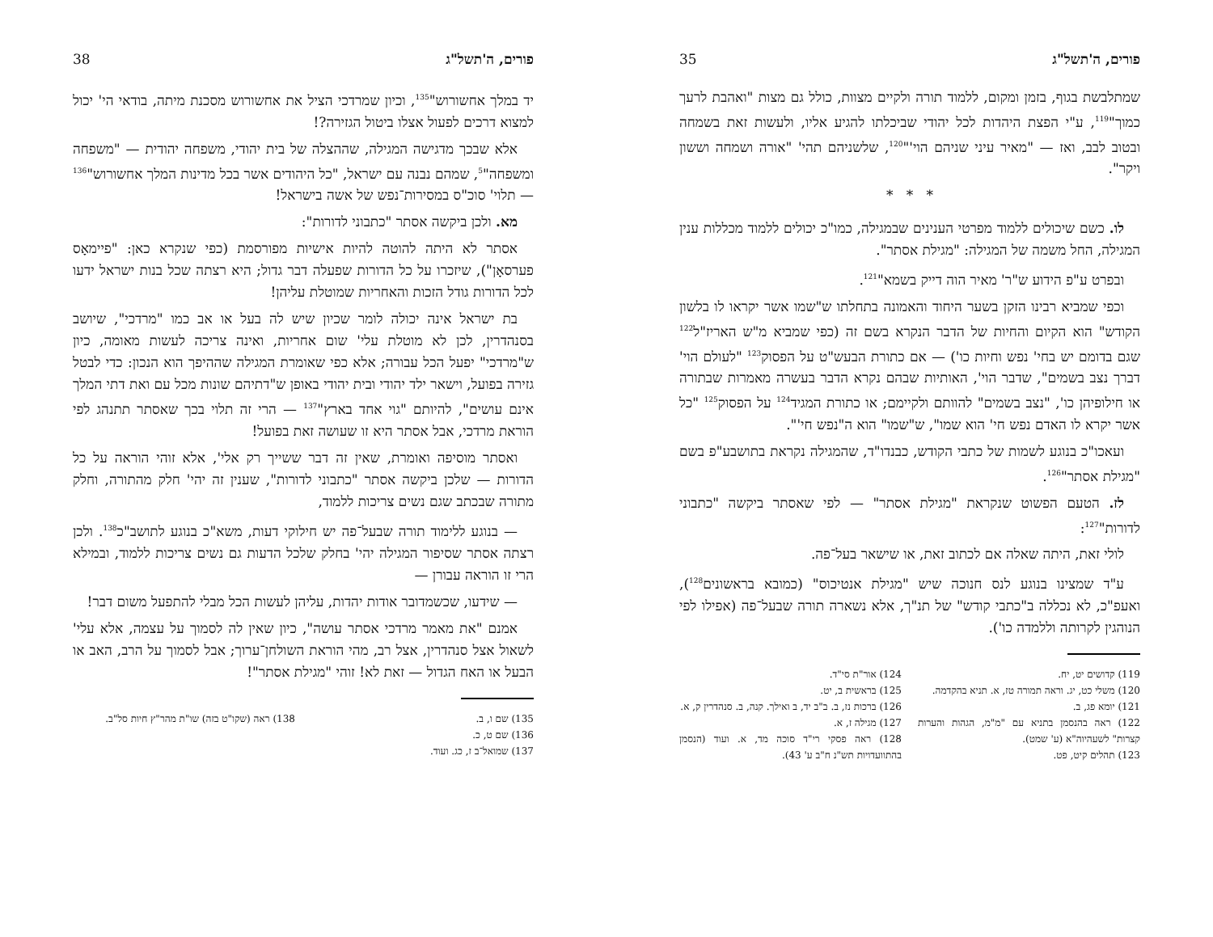פורים, ה'תשל"ג 38
יד במלך אחשורוש"<sup>135</sup>, וכיון שמרדכי הציל את אחשורוש מסכנת מיתה, בודאי הי' יכול למצוא דרכים לפעול אצלו ביטול הגזירה?!
אלא שבכך מדגישה המגילה, שההצלה של בית יהודי, משפחה יהודית — "משפחה ומשפחה"<sup>5</sup>, שמהם נבנה עם ישראל, "כל היהודים אשר בכל מדינות המלך אחשורוש"<sup>136</sup> — תלוי' סוכ"ס במסירות־נפש של אשה בישראל!
מא. ולכן ביקשה אסתר "כתבוני לדורות":
אסתר לא היתה להוטה להיות אישיות מפורסמת (כפי שנקרא כאן: "פיימאָס פערסאָן"), שיזכרו על כל הדורות שפעלה דבר גדול; היא רצתה שכל בנות ישראל ידעו לכל הדורות גודל הזכות והאחריות שמוטלת עליהן!
בת ישראל אינה יכולה לומר שכיון שיש לה בעל או אב כמו "מרדכי", שיושב בסנהדרין, לכן לא מוטלת עלי' שום אחריות, ואינה צריכה לעשות מאומה, כיון ש"מרדכי" יפעל הכל עבורה; אלא כפי שאומרת המגילה שההיפך הוא הנכון: כדי לבטל גזירה בפועל, וישאר ילד יהודי ובית יהודי באופן ש"דתיהם שונות מכל עם ואת דתי המלך אינם עושים", להיותם "גוי אחד בארץ"<sup>137</sup> — הרי זה תלוי בכך שאסתר תתנהג לפי הוראת מרדכי, אבל אסתר היא זו שעושה זאת בפועל!
ואסתר מוסיפה ואומרת, שאין זה דבר ששייך רק אלי', אלא זוהי הוראה על כל הדורות — שלכן ביקשה אסתר "כתבוני לדורות", שענין זה יהי' חלק מהתורה, וחלק מתורה שבכתב שגם נשים צריכות ללמוד,
— בנוגע ללימוד תורה שבעל־פה יש חילוקי דעות, משא"כ בנוגע לתושב"כ<sup>138</sup>. ולכן רצתה אסתר שסיפור המגילה יהי' בחלק שלכל הדעות גם נשים צריכות ללמוד, ובמילא הרי זו הוראה עבורן —
— שידעו, שכשמדובר אודות יהדות, עליהן לעשות הכל מבלי להתפעל משום דבר!
אמנם "את מאמר מרדכי אסתר עושה", כיון שאין לה לסמוך על עצמה, אלא עלי' לשאול אצל סנהדרין, אצל רב, מהי הוראת השולחן־ערוך; אבל לסמוך על הרב, האב או הבעל או האח הגדול — זאת לא! זוהי "מגילת אסתר"!
135) שם ו, ב.
136) שם ט, כ.
137) שמואל־ב ז, כג. ועוד.
138) ראה (שקו"ט בזה) שו"ת מהר"ץ חיות סל"ב.
פורים, ה'תשל"ג 35
שמתלבשת בגוף, בזמן ומקום, ללמוד תורה ולקיים מצוות, כולל גם מצות "ואהבת לרעך כמוך"<sup>119</sup>, ע"י הפצת היהדות לכל יהודי שביכלתו להגיע אליו, ולעשות זאת בשמחה ובטוב לבב, ואז — "מאיר עיני שניהם הוי'"<sup>120</sup>, שלשניהם תהי' "אורה ושמחה וששון ויקר".
* * *
לו. כשם שיכולים ללמוד מפרטי הענינים שבמגילה, כמו"כ יכולים ללמוד מכללות ענין המגילה, החל משמה של המגילה: "מגילת אסתר".
ובפרט ע"פ הידוע ש"ר' מאיר הוה דייק בשמא"<sup>121</sup>.
וכפי שמביא רבינו הזקן בשער היחוד והאמונה בתחלתו ש"שמו אשר יקראו לו בלשון הקודש" הוא הקיום והחיות של הדבר הנקרא בשם זה (כפי שמביא מ"ש האריז"ל<sup>122</sup> שגם בדומם יש בחי' נפש וחיות כו') — אם כתורת הבעש"ט על הפסוק<sup>123</sup> "לעולם הוי' דברך נצב בשמים", שדבר הוי', האותיות שבהם נקרא הדבר בעשרה מאמרות שבתורה או חילופיהן כו', "נצב בשמים" להוותם ולקיימם; או כתורת המגיד<sup>124</sup> על הפסוק<sup>125</sup> "כל אשר יקרא לו האדם נפש חי' הוא שמו", ש"שמו" הוא ה"נפש חי'".
ועאכו"כ בנוגע לשמות של כתבי הקודש, כבנדו"ד, שהמגילה נקראת בתושבע"פ בשם "מגילת אסתר"<sup>126</sup>.
לז. הטעם הפשוט שנקראת "מגילת אסתר" — לפי שאסתר ביקשה "כתבוני לדורות"<sup>127</sup>:
לולי זאת, היתה שאלה אם לכתוב זאת, או שישאר בעל־פה.
ע"ד שמצינו בנוגע לנס חנוכה שיש "מגילת אנטיכוס" (כמובא בראשונים<sup>128</sup>), ואעפ"כ, לא נכללה ב"כתבי קודש" של תנ"ך, אלא נשארה תורה שבעל־פה (אפילו לפי הנוהגין לקרותה וללמדה כו').
119) קדושים יט, יח.
120) משלי כט, יג. וראה תמורה טז, א. תניא בהקדמה.
121) יומא פג, ב.
122) ראה בהנסמן בתניא עם "מ"מ, הגהות והערות קצרות" לשעהיוה"א (ע' שמט).
123) תהלים קיט, פט.
124) אור"ת סי"ד.
125) בראשית ב, יט.
126) ברכות נז, ב. ב"ב יד, ב ואילך. קנה, ב. סנהדרין ק, א.
127) מגילה ז, א.
128) ראה פסקי רי"ד סוכה מד, א. ועוד (הנסמן בהתוועדויות תש"נ ח"ב ע' 43).